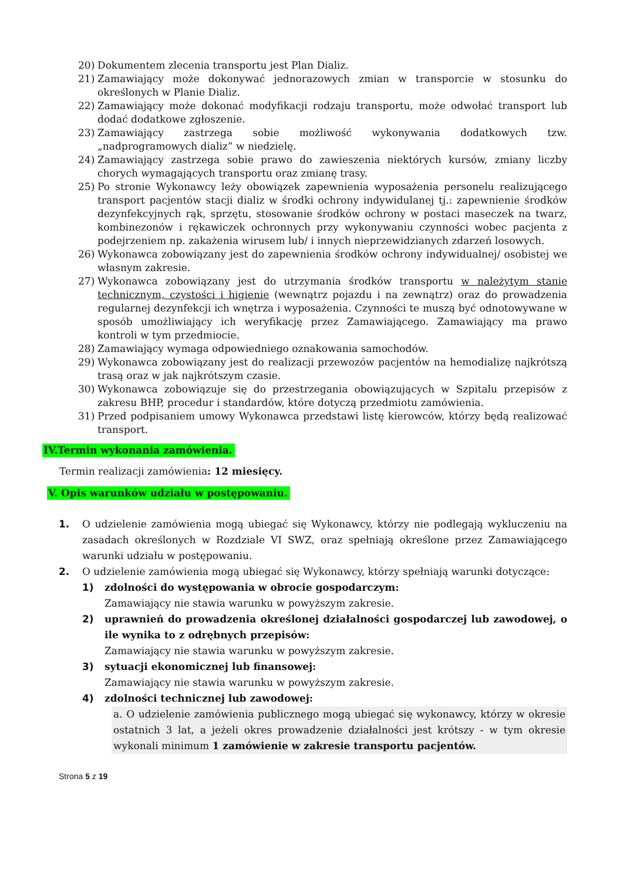20) Dokumentem zlecenia transportu jest Plan Dializ.
21) Zamawiający może dokonywać jednorazowych zmian w transporcie w stosunku do określonych w Planie Dializ.
22) Zamawiający może dokonać modyfikacji rodzaju transportu, może odwołać transport lub dodać dodatkowe zgłoszenie.
23) Zamawiający zastrzega sobie możliwość wykonywania dodatkowych tzw. „nadprogramowych dializ” w niedzielę.
24) Zamawiający zastrzega sobie prawo do zawieszenia niektórych kursów, zmiany liczby chorych wymagających transportu oraz zmianę trasy.
25) Po stronie Wykonawcy leży obowiązek zapewnienia wyposażenia personelu realizującego transport pacjentów stacji dializ w środki ochrony indywidulanej tj.: zapewnienie środków dezynfekcyjnych rąk, sprzętu, stosowanie środków ochrony w postaci maseczek na twarz, kombinezonów i rękawiczek ochronnych przy wykonywaniu czynności wobec pacjenta z podejrzeniem np. zakażenia wirusem lub/ i innych nieprzewidzianych zdarzeń losowych.
26) Wykonawca zobowiązany jest do zapewnienia środków ochrony indywidualnej/ osobistej we własnym zakresie.
27) Wykonawca zobowiązany jest do utrzymania środków transportu w należytym stanie technicznym, czystości i higienie (wewnątrz pojazdu i na zewnątrz) oraz do prowadzenia regularnej dezynfekcji ich wnętrza i wyposażenia. Czynności te muszą być odnotowywane w sposób umożliwiający ich weryfikację przez Zamawiającego. Zamawiający ma prawo kontroli w tym przedmiocie.
28) Zamawiający wymaga odpowiedniego oznakowania samochodów.
29) Wykonawca zobowiązany jest do realizacji przewozów pacjentów na hemodializę najkrótszą trasą oraz w jak najkrótszym czasie.
30) Wykonawca zobowiązuje się do przestrzegania obowiązujących w Szpitalu przepisów z zakresu BHP, procedur i standardów, które dotyczą przedmiotu zamówienia.
31) Przed podpisaniem umowy Wykonawca przedstawi listę kierowców, którzy będą realizować transport.
IV.Termin wykonania zamówienia.
Termin realizacji zamówienia: 12 miesięcy.
V. Opis warunków udziału w postępowaniu.
1. O udzielenie zamówienia mogą ubiegać się Wykonawcy, którzy nie podlegają wykluczeniu na zasadach określonych w Rozdziale VI SWZ, oraz spełniają określone przez Zamawiającego warunki udziału w postępowaniu.
2. O udzielenie zamówienia mogą ubiegać się Wykonawcy, którzy spełniają warunki dotyczące:
1) zdolności do występowania w obrocie gospodarczym:
Zamawiający nie stawia warunku w powyższym zakresie.
2) uprawnień do prowadzenia określonej działalności gospodarczej lub zawodowej, o ile wynika to z odrębnych przepisów:
Zamawiający nie stawia warunku w powyższym zakresie.
3) sytuacji ekonomicznej lub finansowej:
Zamawiający nie stawia warunku w powyższym zakresie.
4) zdolności technicznej lub zawodowej:
a. O udzielenie zamówienia publicznego mogą ubiegać się wykonawcy, którzy w okresie ostatnich 3 lat, a jeżeli okres prowadzenie działalności jest krótszy - w tym okresie wykonali minimum 1 zamówienie w zakresie transportu pacjentów.
Strona 5 z 19